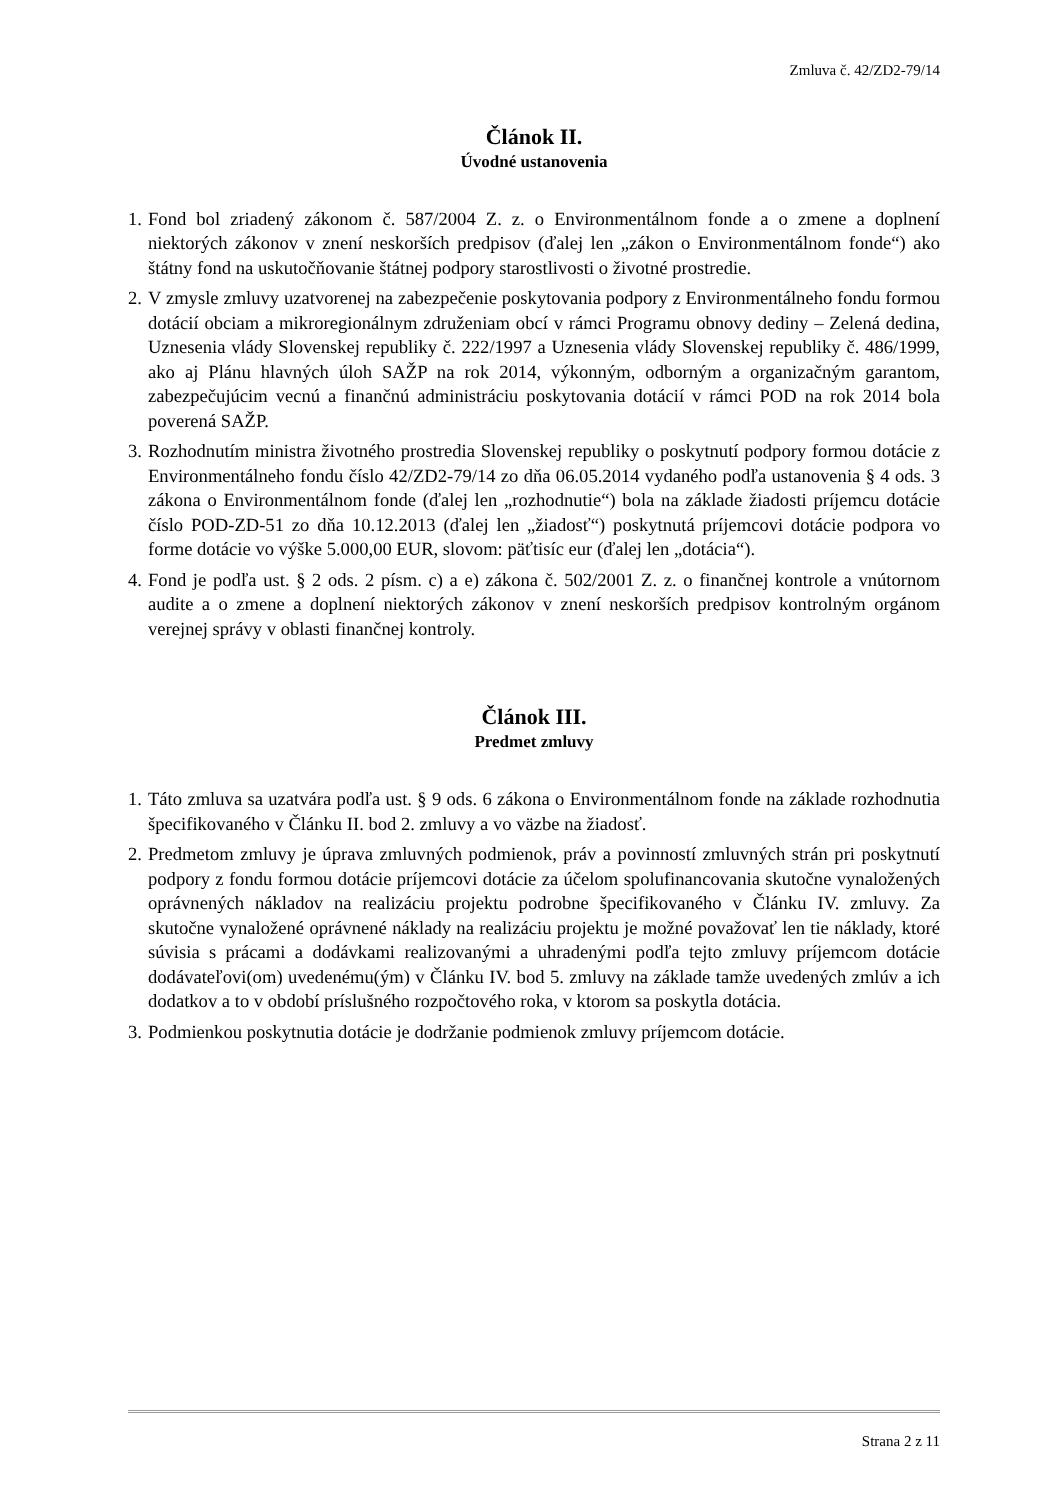Zmluva č. 42/ZD2-79/14
Článok II.
Úvodné ustanovenia
1. Fond bol zriadený zákonom č. 587/2004 Z. z. o Environmentálnom fonde a o zmene a doplnení niektorých zákonov v znení neskorších predpisov (ďalej len „zákon o Environmentálnom fonde“) ako štátny fond na uskutočňovanie štátnej podpory starostlivosti o životné prostredie.
2. V zmysle zmluvy uzatvorenej na zabezpečenie poskytovania podpory z Environmentálneho fondu formou dotácií obciam a mikroregionálnym združeniam obcí v rámci Programu obnovy dediny – Zelená dedina, Uznesenia vlády Slovenskej republiky č. 222/1997 a Uznesenia vlády Slovenskej republiky č. 486/1999, ako aj Plánu hlavných úloh SAŽP na rok 2014, výkonným, odborným a organizačným garantom, zabezpečujúcim vecnú a finančnú administráciu poskytovania dotácií v rámci POD na rok 2014 bola poverená SAŽP.
3. Rozhodnutím ministra životného prostredia Slovenskej republiky o poskytnutí podpory formou dotácie z Environmentálneho fondu číslo 42/ZD2-79/14 zo dňa 06.05.2014 vydaného podľa ustanovenia § 4 ods. 3 zákona o Environmentálnom fonde (ďalej len „rozhodnutie“) bola na základe žiadosti príjemcu dotácie číslo POD-ZD-51 zo dňa 10.12.2013 (ďalej len „žiadosť“) poskytnutá príjemcovi dotácie podpora vo forme dotácie vo výške 5.000,00 EUR, slovom: päťtisíc eur (ďalej len „dotácia“).
4. Fond je podľa ust. § 2 ods. 2 písm. c) a e) zákona č. 502/2001 Z. z. o finančnej kontrole a vnútornom audite a o zmene a doplnení niektorých zákonov v znení neskorších predpisov kontrolným orgánom verejnej správy v oblasti finančnej kontroly.
Článok III.
Predmet zmluvy
1. Táto zmluva sa uzatvára podľa ust. § 9 ods. 6 zákona o Environmentálnom fonde na základe rozhodnutia špecifikovaného v Článku II. bod 2. zmluvy a vo väzbe na žiadosť.
2. Predmetom zmluvy je úprava zmluvných podmienok, práv a povinností zmluvných strán pri poskytnutí podpory z fondu formou dotácie príjemcovi dotácie za účelom spolufinancovania skutočne vynaložených oprávnených nákladov na realizáciu projektu podrobne špecifikovaného v Článku IV. zmluvy. Za skutočne vynaložené oprávnené náklady na realizáciu projektu je možné považovať len tie náklady, ktoré súvisia s prácami a dodávkami realizovanými a uhradenými podľa tejto zmluvy príjemcom dotácie dodávateľovi(om) uvedenému(ým) v Článku IV. bod 5. zmluvy na základe tamže uvedených zmlúv a ich dodatkov a to v období príslušného rozpočtového roka, v ktorom sa poskytla dotácia.
3. Podmienkou poskytnutia dotácie je dodržanie podmienok zmluvy príjemcom dotácie.
Strana 2 z 11